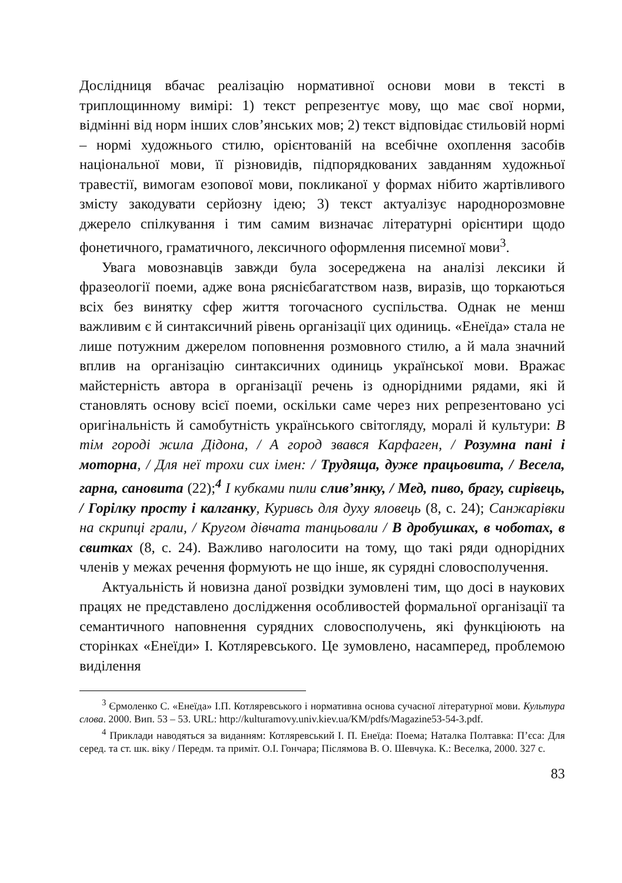Дослідниця вбачає реалізацію нормативної основи мови в тексті в триплощинному вимірі: 1) текст репрезентує мову, що має свої норми, відмінні від норм інших слов’янських мов; 2) текст відповідає стильовій нормі – нормі художнього стилю, орієнтованій на всебічне охоплення засобів національної мови, її різновидів, підпорядкованих завданням художньої травестії, вимогам езопової мови, покликаної у формах нібито жартівливого змісту закодувати серйозну ідею; 3) текст актуалізує народнорозмовне джерело спілкування і тим самим визначає літературні орієнтири щодо фонетичного, граматичного, лексичного оформлення писемної мови<sup>3</sup>.
Увага мовознавців завжди була зосереджена на аналізі лексики й фразеології поеми, адже вона ряснієбагатством назв, виразів, що торкаються всіх без винятку сфер життя тогочасного суспільства. Однак не менш важливим є й синтаксичний рівень організації цих одиниць. «Енеїда» стала не лише потужним джерелом поповнення розмовного стилю, а й мала значний вплив на організацію синтаксичних одиниць української мови. Вражає майстерність автора в організації речень із однорідними рядами, які й становлять основу всієї поеми, оскільки саме через них репрезентовано усі оригінальність й самобутність українського світогляду, моралі й культури: В тім городі жила Дідона, / А город звався Карфаген, / Розумна пані і моторна, / Для неї трохи сих імен: / Трудяща, дуже працьовита, / Весела, гарна, сановита (22);<sup>4</sup> І кубками пили слив’янку, / Мед, пиво, брагу, сирівець, / Горілку просту і калганку, Куривсь для духу яловець (8, с. 24); Санжарівки на скрипці грали, / Кругом дівчата танцьовали / В дробушках, в чоботах, в свитках (8, с. 24). Важливо наголосити на тому, що такі ряди однорідних членів у межах речення формують не що інше, як сурядні словосполучення.
Актуальність й новизна даної розвідки зумовлені тим, що досі в наукових працях не представлено дослідження особливостей формальної організації та семантичного наповнення сурядних словосполучень, які функціюють на сторінках «Енеїди» І. Котляревського. Це зумовлено, насамперед, проблемою виділення
<sup>3</sup> Єрмоленко С. «Енеїда» І.П. Котляревського і нормативна основа сучасної літературної мови. Культура слова. 2000. Вип. 53 – 53. URL: http://kulturamovy.univ.kiev.ua/KM/pdfs/Magazine53-54-3.pdf.
<sup>4</sup> Приклади наводяться за виданням: Котляревський І. П. Енеїда: Поема; Наталка Полтавка: П’єса: Для серед. та ст. шк. віку / Передм. та приміт. О.І. Гончара; Післямова В. О. Шевчука. К.: Веселка, 2000. 327 с.
83